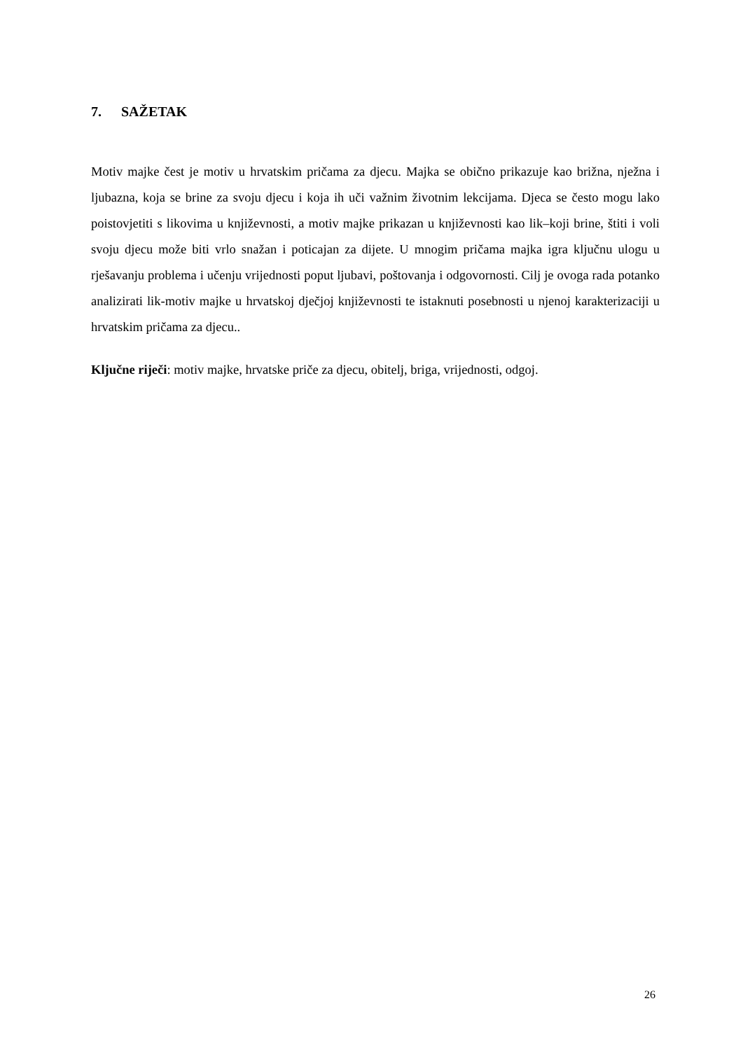7. SAŽETAK
Motiv majke čest je motiv u hrvatskim pričama za djecu. Majka se obično prikazuje kao brižna, nježna i ljubazna, koja se brine za svoju djecu i koja ih uči važnim životnim lekcijama. Djeca se često mogu lako poistovjetiti s likovima u književnosti, a motiv majke prikazan u književnosti kao lik–koji brine, štiti i voli svoju djecu može biti vrlo snažan i poticajan za dijete. U mnogim pričama majka igra ključnu ulogu u rješavanju problema i učenju vrijednosti poput ljubavi, poštovanja i odgovornosti. Cilj je ovoga rada potanko analizirati lik-motiv majke u hrvatskoj dječjoj književnosti te istaknuti posebnosti u njenoj karakterizaciji u hrvatskim pričama za djecu..
Ključne riječi: motiv majke, hrvatske priče za djecu, obitelj, briga, vrijednosti, odgoj.
26